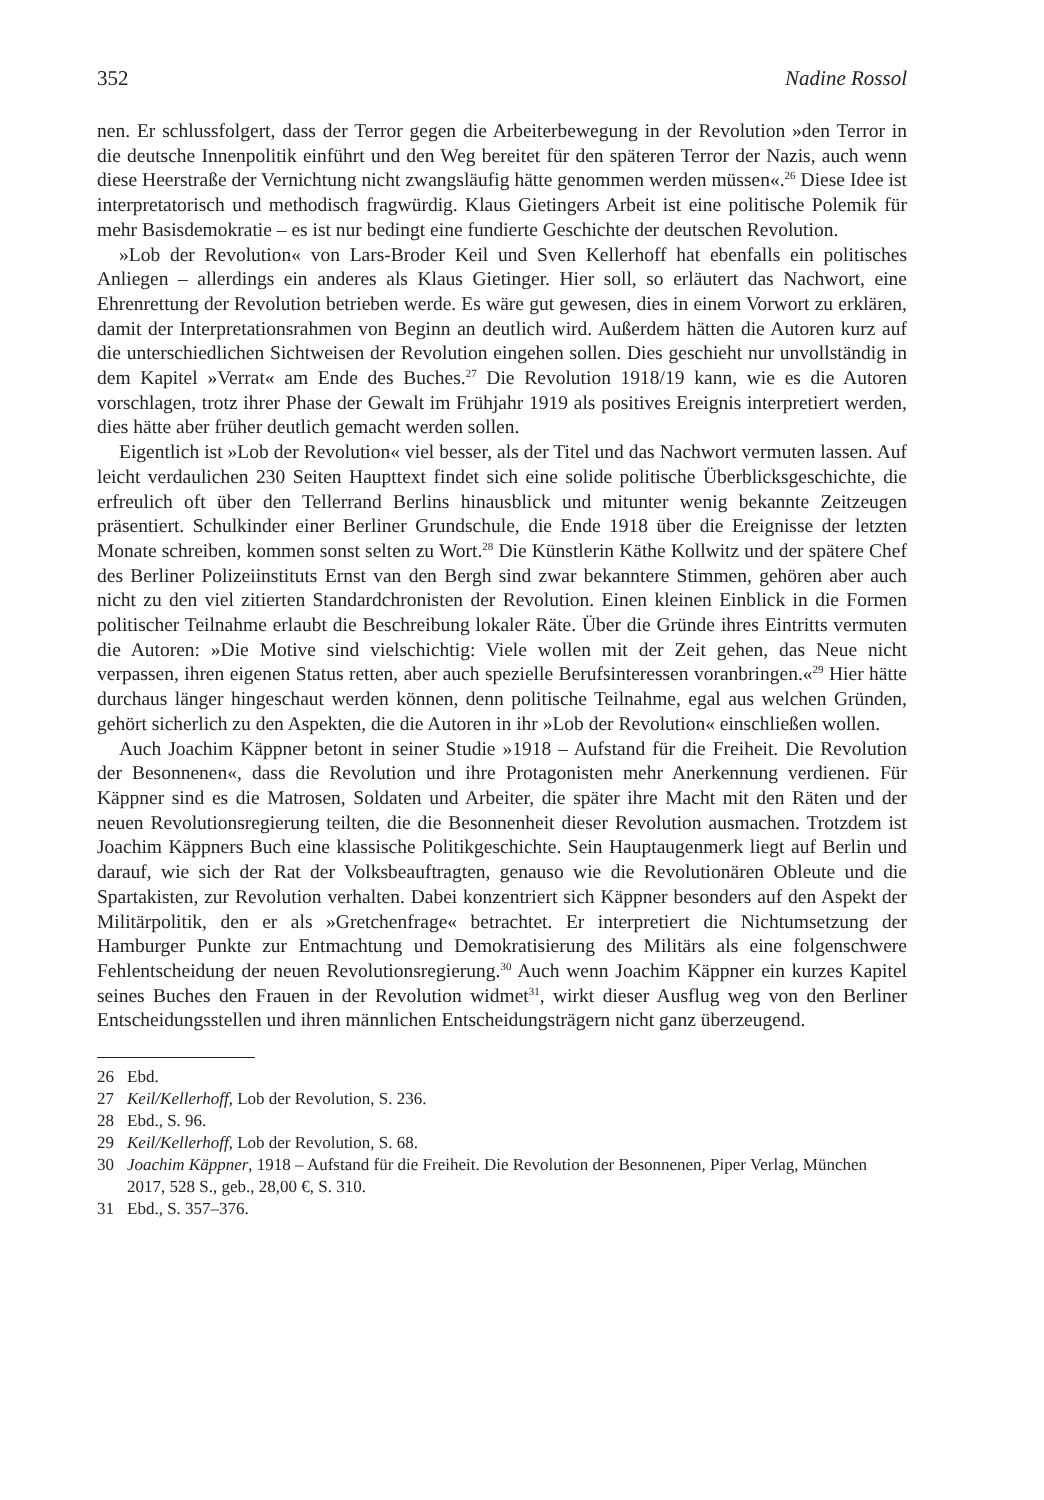352 Nadine Rossol
nen. Er schlussfolgert, dass der Terror gegen die Arbeiterbewegung in der Revolution »den Terror in die deutsche Innenpolitik einführt und den Weg bereitet für den späteren Terror der Nazis, auch wenn diese Heerstraße der Vernichtung nicht zwangsläufig hätte genommen werden müssen«.<sup>26</sup> Diese Idee ist interpretatorisch und methodisch fragwürdig. Klaus Gietingers Arbeit ist eine politische Polemik für mehr Basisdemokratie – es ist nur bedingt eine fundierte Geschichte der deutschen Revolution.
»Lob der Revolution« von Lars-Broder Keil und Sven Kellerhoff hat ebenfalls ein politisches Anliegen – allerdings ein anderes als Klaus Gietinger. Hier soll, so erläutert das Nachwort, eine Ehrenrettung der Revolution betrieben werde. Es wäre gut gewesen, dies in einem Vorwort zu erklären, damit der Interpretationsrahmen von Beginn an deutlich wird. Außerdem hätten die Autoren kurz auf die unterschiedlichen Sichtweisen der Revolution eingehen sollen. Dies geschieht nur unvollständig in dem Kapitel »Verrat« am Ende des Buches.<sup>27</sup> Die Revolution 1918/19 kann, wie es die Autoren vorschlagen, trotz ihrer Phase der Gewalt im Frühjahr 1919 als positives Ereignis interpretiert werden, dies hätte aber früher deutlich gemacht werden sollen.
Eigentlich ist »Lob der Revolution« viel besser, als der Titel und das Nachwort vermuten lassen. Auf leicht verdaulichen 230 Seiten Haupttext findet sich eine solide politische Überblicksgeschichte, die erfreulich oft über den Tellerrand Berlins hinausblick und mitunter wenig bekannte Zeitzeugen präsentiert. Schulkinder einer Berliner Grundschule, die Ende 1918 über die Ereignisse der letzten Monate schreiben, kommen sonst selten zu Wort.<sup>28</sup> Die Künstlerin Käthe Kollwitz und der spätere Chef des Berliner Polizeiinstituts Ernst van den Bergh sind zwar bekanntere Stimmen, gehören aber auch nicht zu den viel zitierten Standardchronisten der Revolution. Einen kleinen Einblick in die Formen politischer Teilnahme erlaubt die Beschreibung lokaler Räte. Über die Gründe ihres Eintritts vermuten die Autoren: »Die Motive sind vielschichtig: Viele wollen mit der Zeit gehen, das Neue nicht verpassen, ihren eigenen Status retten, aber auch spezielle Berufsinteressen voranbringen.«<sup>29</sup> Hier hätte durchaus länger hingeschaut werden können, denn politische Teilnahme, egal aus welchen Gründen, gehört sicherlich zu den Aspekten, die die Autoren in ihr »Lob der Revolution« einschließen wollen.
Auch Joachim Käppner betont in seiner Studie »1918 – Aufstand für die Freiheit. Die Revolution der Besonnenen«, dass die Revolution und ihre Protagonisten mehr Anerkennung verdienen. Für Käppner sind es die Matrosen, Soldaten und Arbeiter, die später ihre Macht mit den Räten und der neuen Revolutionsregierung teilten, die die Besonnenheit dieser Revolution ausmachen. Trotzdem ist Joachim Käppners Buch eine klassische Politikgeschichte. Sein Hauptaugenmerk liegt auf Berlin und darauf, wie sich der Rat der Volksbeauftragten, genauso wie die Revolutionären Obleute und die Spartakisten, zur Revolution verhalten. Dabei konzentriert sich Käppner besonders auf den Aspekt der Militärpolitik, den er als »Gretchenfrage« betrachtet. Er interpretiert die Nichtumsetzung der Hamburger Punkte zur Entmachtung und Demokratisierung des Militärs als eine folgenschwere Fehlentscheidung der neuen Revolutionsregierung.<sup>30</sup> Auch wenn Joachim Käppner ein kurzes Kapitel seines Buches den Frauen in der Revolution widmet<sup>31</sup>, wirkt dieser Ausflug weg von den Berliner Entscheidungsstellen und ihren männlichen Entscheidungsträgern nicht ganz überzeugend.
26 Ebd.
27 Keil/Kellerhoff, Lob der Revolution, S. 236.
28 Ebd., S. 96.
29 Keil/Kellerhoff, Lob der Revolution, S. 68.
30 Joachim Käppner, 1918 – Aufstand für die Freiheit. Die Revolution der Besonnenen, Piper Verlag, München 2017, 528 S., geb., 28,00 €, S. 310.
31 Ebd., S. 357–376.